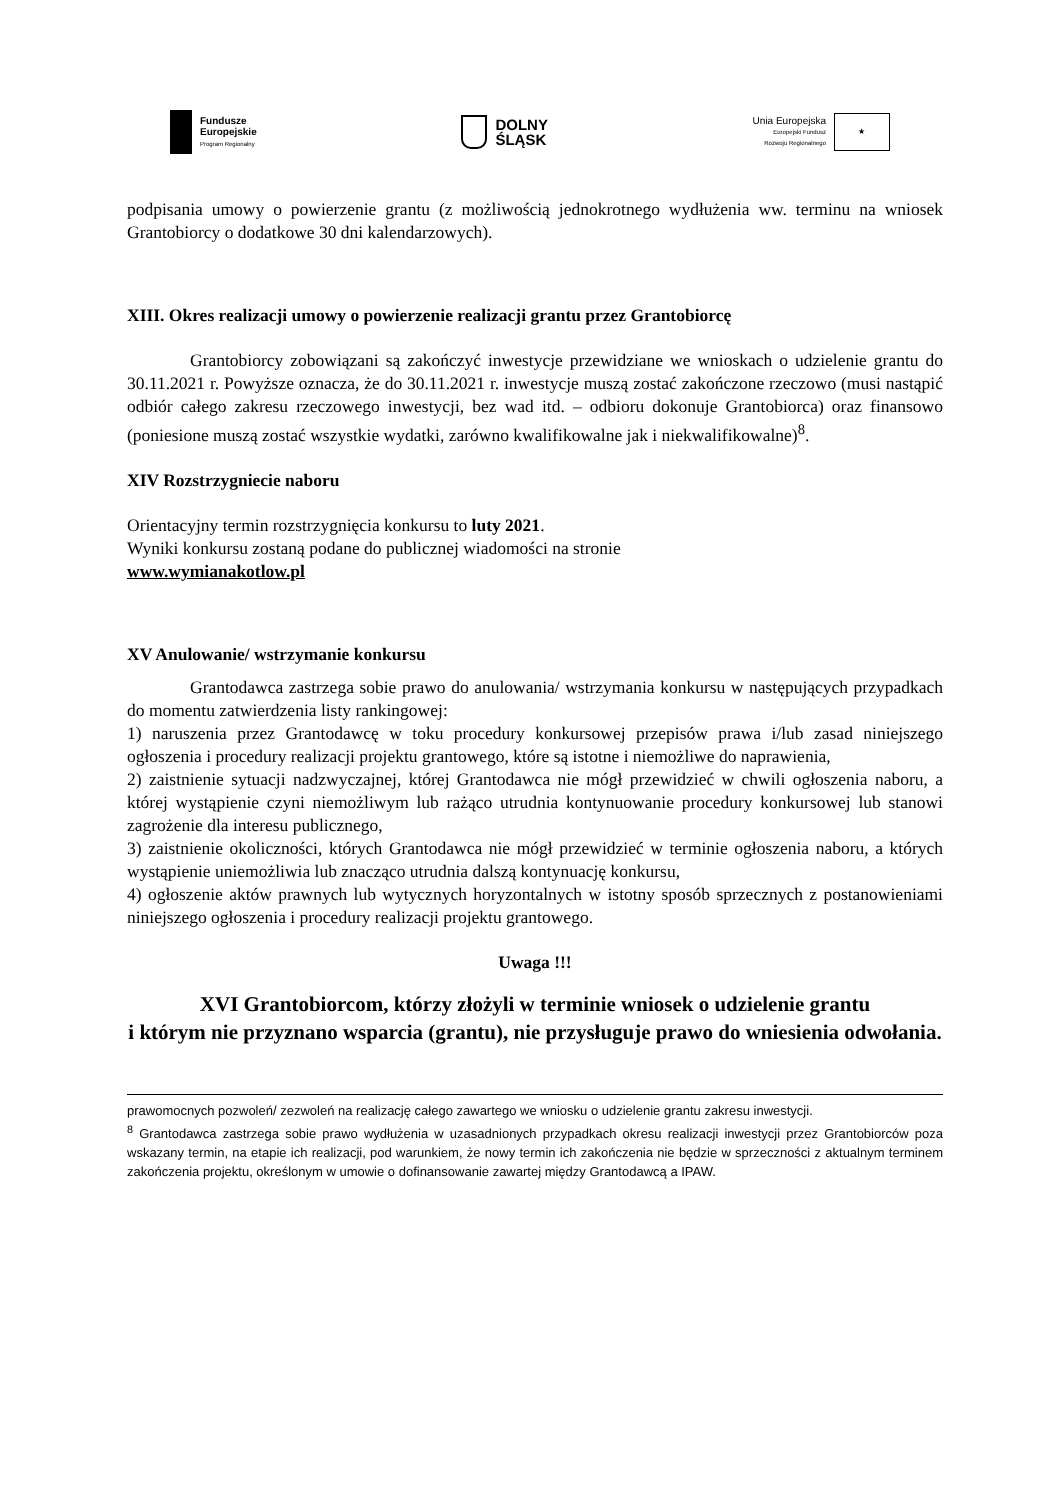Fundusze
Europejskie
Program Regionalny
DOLNY
ŚLĄSK
Unia Europejska
Europejski Fundusz
Rozwoju Regionalnego
★
podpisania umowy o powierzenie grantu (z możliwością jednokrotnego wydłużenia ww. terminu na wniosek Grantobiorcy o dodatkowe 30 dni kalendarzowych).
XIII. Okres realizacji umowy o powierzenie realizacji grantu przez Grantobiorcę
Grantobiorcy zobowiązani są zakończyć inwestycje przewidziane we wnioskach o udzielenie grantu do 30.11.2021 r. Powyższe oznacza, że do 30.11.2021 r. inwestycje muszą zostać zakończone rzeczowo (musi nastąpić odbiór całego zakresu rzeczowego inwestycji, bez wad itd. – odbioru dokonuje Grantobiorca) oraz finansowo (poniesione muszą zostać wszystkie wydatki, zarówno kwalifikowalne jak i niekwalifikowalne)<sup>8</sup>.
XIV Rozstrzygniecie naboru
Orientacyjny termin rozstrzygnięcia konkursu to luty 2021.
Wyniki konkursu zostaną podane do publicznej wiadomości na stronie
www.wymianakotlow.pl
XV Anulowanie/ wstrzymanie konkursu
Grantodawca zastrzega sobie prawo do anulowania/ wstrzymania konkursu w następujących przypadkach do momentu zatwierdzenia listy rankingowej:
1) naruszenia przez Grantodawcę w toku procedury konkursowej przepisów prawa i/lub zasad niniejszego ogłoszenia i procedury realizacji projektu grantowego, które są istotne i niemożliwe do naprawienia,
2) zaistnienie sytuacji nadzwyczajnej, której Grantodawca nie mógł przewidzieć w chwili ogłoszenia naboru, a której wystąpienie czyni niemożliwym lub rażąco utrudnia kontynuowanie procedury konkursowej lub stanowi zagrożenie dla interesu publicznego,
3) zaistnienie okoliczności, których Grantodawca nie mógł przewidzieć w terminie ogłoszenia naboru, a których wystąpienie uniemożliwia lub znacząco utrudnia dalszą kontynuację konkursu,
4) ogłoszenie aktów prawnych lub wytycznych horyzontalnych w istotny sposób sprzecznych z postanowieniami niniejszego ogłoszenia i procedury realizacji projektu grantowego.
Uwaga !!!
XVI Grantobiorcom, którzy złożyli w terminie wniosek o udzielenie grantu
i którym nie przyznano wsparcia (grantu), nie przysługuje prawo do wniesienia odwołania.
prawomocnych pozwoleń/ zezwoleń na realizację całego zawartego we wniosku o udzielenie grantu zakresu inwestycji.
<sup>8</sup> Grantodawca zastrzega sobie prawo wydłużenia w uzasadnionych przypadkach okresu realizacji inwestycji przez Grantobiorców poza wskazany termin, na etapie ich realizacji, pod warunkiem, że nowy termin ich zakończenia nie będzie w sprzeczności z aktualnym terminem zakończenia projektu, określonym w umowie o dofinansowanie zawartej między Grantodawcą a IPAW.